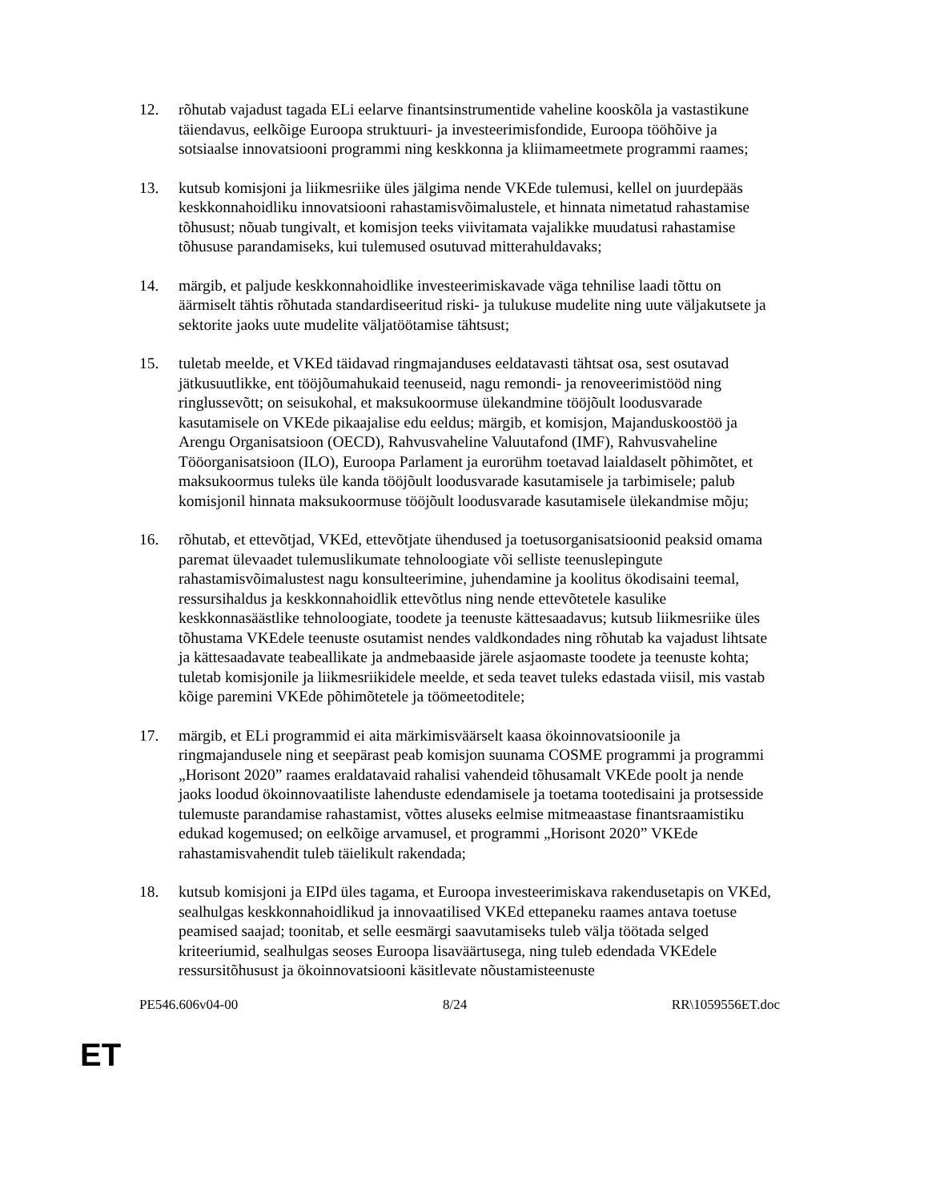12. rõhutab vajadust tagada ELi eelarve finantsinstrumentide vaheline kooskõla ja vastastikune täiendavus, eelkõige Euroopa struktuuri- ja investeerimisfondide, Euroopa tööhõive ja sotsiaalse innovatsiooni programmi ning keskkonna ja kliimameetmete programmi raames;
13. kutsub komisjoni ja liikmesriike üles jälgima nende VKEde tulemusi, kellel on juurdepääs keskkonnahoidliku innovatsiooni rahastamisvõimalustele, et hinnata nimetatud rahastamise tõhusust; nõuab tungivalt, et komisjon teeks viivitamata vajalikke muudatusi rahastamise tõhususe parandamiseks, kui tulemused osutuvad mitterahuldavaks;
14. märgib, et paljude keskkonnahoidlike investeerimiskavade väga tehnilise laadi tõttu on äärmiselt tähtis rõhutada standardiseeritud riski- ja tulukuse mudelite ning uute väljakutsete ja sektorite jaoks uute mudelite väljatöötamise tähtsust;
15. tuletab meelde, et VKEd täidavad ringmajanduses eeldatavasti tähtsat osa, sest osutavad jätkusuutlikke, ent tööjõumahukaid teenuseid, nagu remondi- ja renoveerimistööd ning ringlussevõtt; on seisukohal, et maksukoormuse ülekandmine tööjõult loodusvarade kasutamisele on VKEde pikaajalise edu eeldus; märgib, et komisjon, Majanduskoostöö ja Arengu Organisatsioon (OECD), Rahvusvaheline Valuutafond (IMF), Rahvusvaheline Tööorganisatsioon (ILO), Euroopa Parlament ja eurorühm toetavad laialdaselt põhimõtet, et maksukoormus tuleks üle kanda tööjõult loodusvarade kasutamisele ja tarbimisele; palub komisjonil hinnata maksukoormuse tööjõult loodusvarade kasutamisele ülekandmise mõju;
16. rõhutab, et ettevõtjad, VKEd, ettevõtjate ühendused ja toetusorganisatsioonid peaksid omama paremat ülevaadet tulemuslikumate tehnoloogiate või selliste teenuslepingute rahastamisvõimalustest nagu konsulteerimine, juhendamine ja koolitus ökodisaini teemal, ressursihaldus ja keskkonnahoidlik ettevõtlus ning nende ettevõtetele kasulike keskkonnasäästlike tehnoloogiate, toodete ja teenuste kättesaadavus; kutsub liikmesriike üles tõhustama VKEdele teenuste osutamist nendes valdkondades ning rõhutab ka vajadust lihtsate ja kättesaadavate teabeallikate ja andmebaaside järele asjaomaste toodete ja teenuste kohta; tuletab komisjonile ja liikmesriikidele meelde, et seda teavet tuleks edastada viisil, mis vastab kõige paremini VKEde põhimõtetele ja töömeetoditele;
17. märgib, et ELi programmid ei aita märkimisväärselt kaasa ökoinnovatsioonile ja ringmajandusele ning et seepärast peab komisjon suunama COSME programmi ja programmi „Horisont 2020” raames eraldatavaid rahalisi vahendeid tõhusamalt VKEde poolt ja nende jaoks loodud ökoinnovaatiliste lahenduste edendamisele ja toetama tootedisaini ja protsesside tulemuste parandamise rahastamist, võttes aluseks eelmise mitmeaastase finantsraamistiku edukad kogemused; on eelkõige arvamusel, et programmi „Horisont 2020” VKEde rahastamisvahendit tuleb täielikult rakendada;
18. kutsub komisjoni ja EIPd üles tagama, et Euroopa investeerimiskava rakendusetapis on VKEd, sealhulgas keskkonnahoidlikud ja innovaatilised VKEd ettepaneku raames antava toetuse peamised saajad; toonitab, et selle eesmärgi saavutamiseks tuleb välja töötada selged kriteeriumid, sealhulgas seoses Euroopa lisaväärtusega, ning tuleb edendada VKEdele ressursitõhusust ja ökoinnovatsiooni käsitlevate nõustamisteenuste
PE546.606v04-00 8/24 RR\1059556ET.doc
ET